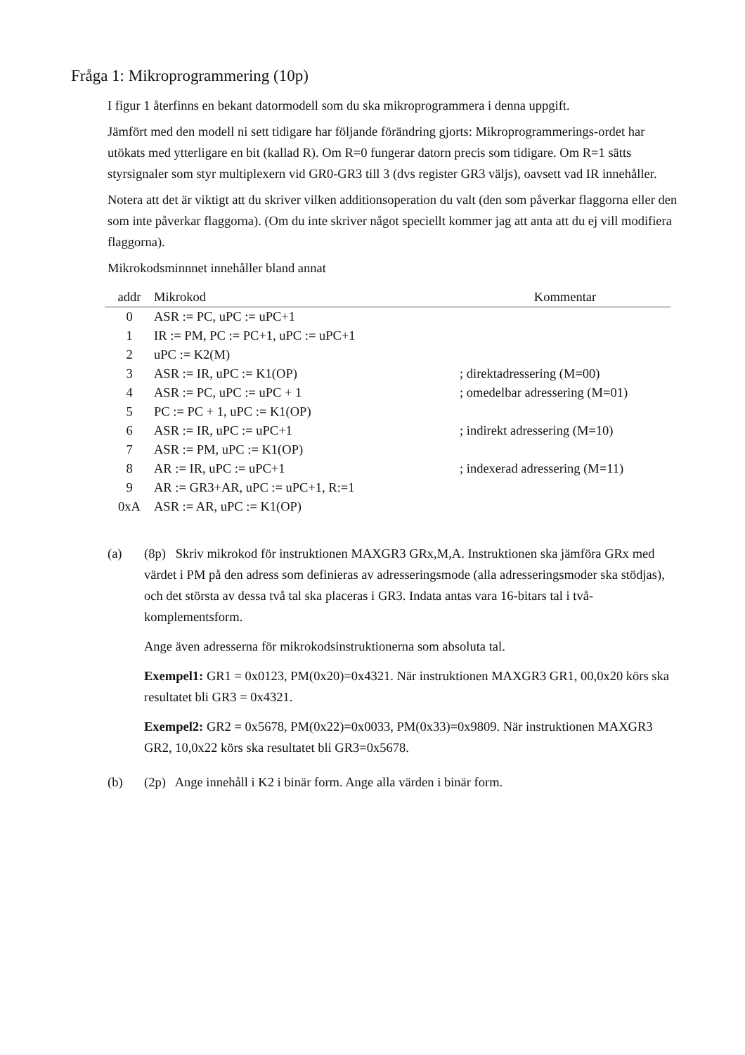Fråga 1: Mikroprogrammering (10p)
I figur 1 återfinns en bekant datormodell som du ska mikroprogrammera i denna uppgift.
Jämfört med den modell ni sett tidigare har följande förändring gjorts: Mikroprogrammerings-ordet har utökats med ytterligare en bit (kallad R). Om R=0 fungerar datorn precis som tidigare. Om R=1 sätts styrsignaler som styr multiplexern vid GR0-GR3 till 3 (dvs register GR3 väljs), oavsett vad IR innehåller.
Notera att det är viktigt att du skriver vilken additionsoperation du valt (den som påverkar flaggorna eller den som inte påverkar flaggorna). (Om du inte skriver något speciellt kommer jag att anta att du ej vill modifiera flaggorna).
Mikrokodsminnnet innehåller bland annat
| addr | Mikrokod | Kommentar |
| --- | --- | --- |
| 0 | ASR := PC, uPC := uPC+1 | |
| 1 | IR := PM, PC := PC+1, uPC := uPC+1 | |
| 2 | uPC := K2(M) | |
| 3 | ASR := IR, uPC := K1(OP) | ; direktadressering (M=00) |
| 4 | ASR := PC, uPC := uPC + 1 | ; omedelbar adressering (M=01) |
| 5 | PC := PC + 1, uPC := K1(OP) | |
| 6 | ASR := IR, uPC := uPC+1 | ; indirekt adressering (M=10) |
| 7 | ASR := PM, uPC := K1(OP) | |
| 8 | AR := IR, uPC := uPC+1 | ; indexerad adressering (M=11) |
| 9 | AR := GR3+AR, uPC := uPC+1, R:=1 | |
| 0xA | ASR := AR, uPC := K1(OP) | |
(a) (8p) Skriv mikrokod för instruktionen MAXGR3 GRx,M,A. Instruktionen ska jämföra GRx med värdet i PM på den adress som definieras av adresseringsmode (alla adresseringsmoder ska stödjas), och det största av dessa två tal ska placeras i GR3. Indata antas vara 16-bitars tal i två-komplementsform.
Ange även adresserna för mikrokodsinstruktionerna som absoluta tal.
Exempel1: GR1 = 0x0123, PM(0x20)=0x4321. När instruktionen MAXGR3 GR1, 00,0x20 körs ska resultatet bli GR3 = 0x4321.
Exempel2: GR2 = 0x5678, PM(0x22)=0x0033, PM(0x33)=0x9809. När instruktionen MAXGR3 GR2, 10,0x22 körs ska resultatet bli GR3=0x5678.
(b) (2p) Ange innehåll i K2 i binär form. Ange alla värden i binär form.